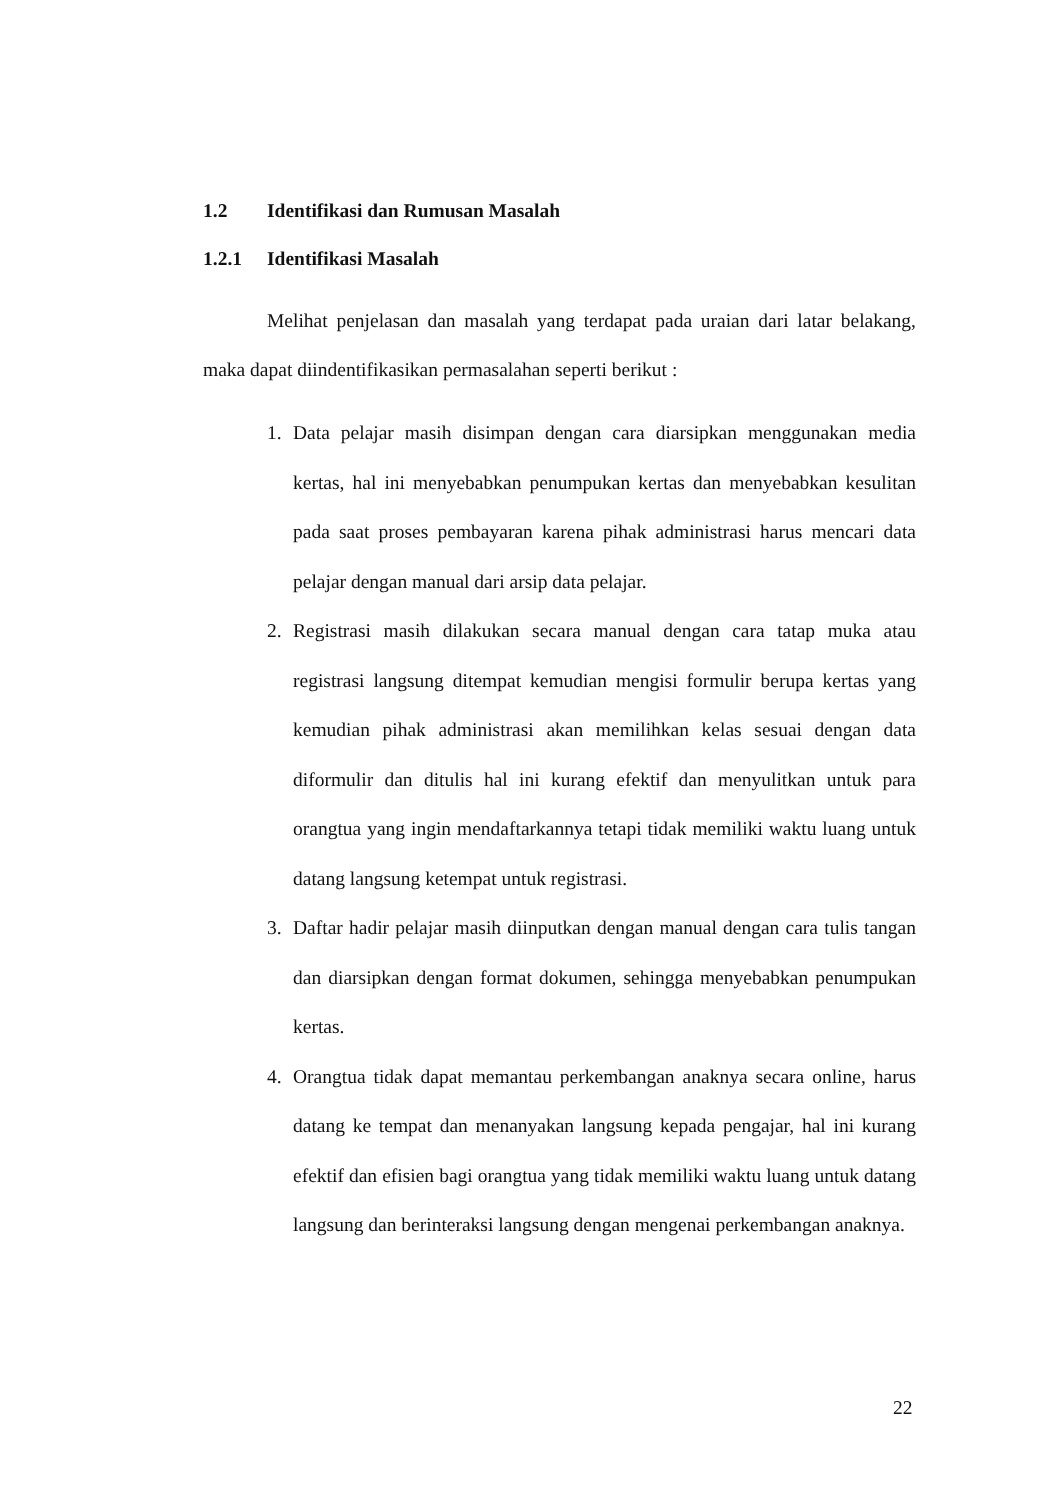1.2 Identifikasi dan Rumusan Masalah
1.2.1 Identifikasi Masalah
Melihat penjelasan dan masalah yang terdapat pada uraian dari latar belakang, maka dapat diindentifikasikan permasalahan seperti berikut :
1. Data pelajar masih disimpan dengan cara diarsipkan menggunakan media kertas, hal ini menyebabkan penumpukan kertas dan menyebabkan kesulitan pada saat proses pembayaran karena pihak administrasi harus mencari data pelajar dengan manual dari arsip data pelajar.
2. Registrasi masih dilakukan secara manual dengan cara tatap muka atau registrasi langsung ditempat kemudian mengisi formulir berupa kertas yang kemudian pihak administrasi akan memilihkan kelas sesuai dengan data diformulir dan ditulis hal ini kurang efektif dan menyulitkan untuk para orangtua yang ingin mendaftarkannya tetapi tidak memiliki waktu luang untuk datang langsung ketempat untuk registrasi.
3. Daftar hadir pelajar masih diinputkan dengan manual dengan cara tulis tangan dan diarsipkan dengan format dokumen, sehingga menyebabkan penumpukan kertas.
4. Orangtua tidak dapat memantau perkembangan anaknya secara online, harus datang ke tempat dan menanyakan langsung kepada pengajar, hal ini kurang efektif dan efisien bagi orangtua yang tidak memiliki waktu luang untuk datang langsung dan berinteraksi langsung dengan mengenai perkembangan anaknya.
22